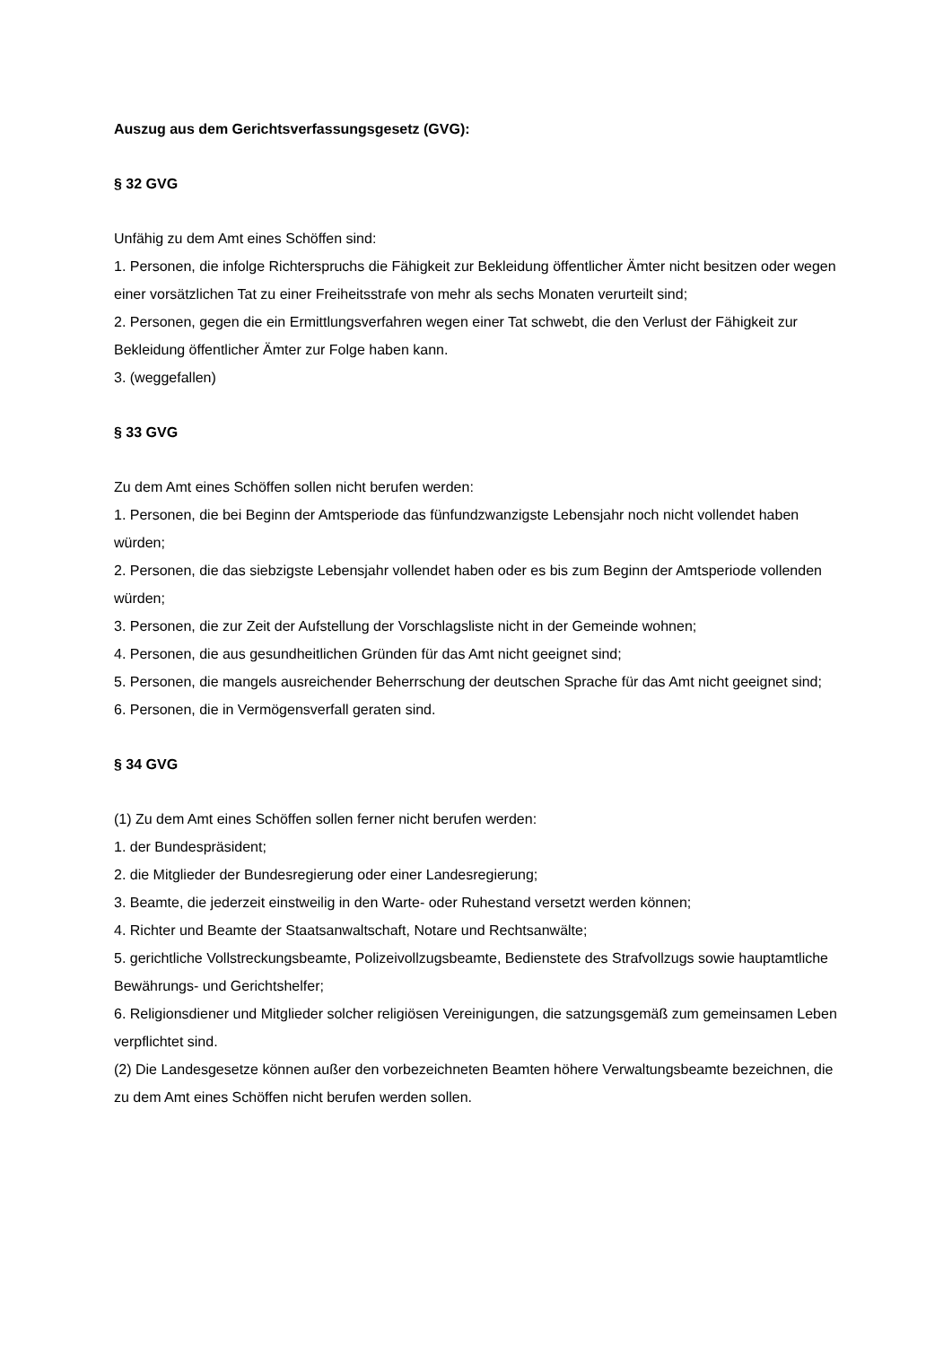Auszug aus dem Gerichtsverfassungsgesetz (GVG):
§ 32 GVG
Unfähig zu dem Amt eines Schöffen sind:
1. Personen, die infolge Richterspruchs die Fähigkeit zur Bekleidung öffentlicher Ämter nicht besitzen oder wegen einer vorsätzlichen Tat zu einer Freiheitsstrafe von mehr als sechs Monaten verurteilt sind;
2. Personen, gegen die ein Ermittlungsverfahren wegen einer Tat schwebt, die den Verlust der Fähigkeit zur Bekleidung öffentlicher Ämter zur Folge haben kann.
3. (weggefallen)
§ 33 GVG
Zu dem Amt eines Schöffen sollen nicht berufen werden:
1. Personen, die bei Beginn der Amtsperiode das fünfundzwanzigste Lebensjahr noch nicht vollendet haben würden;
2. Personen, die das siebzigste Lebensjahr vollendet haben oder es bis zum Beginn der Amtsperiode vollenden würden;
3. Personen, die zur Zeit der Aufstellung der Vorschlagsliste nicht in der Gemeinde wohnen;
4. Personen, die aus gesundheitlichen Gründen für das Amt nicht geeignet sind;
5. Personen, die mangels ausreichender Beherrschung der deutschen Sprache für das Amt nicht geeignet sind;
6. Personen, die in Vermögensverfall geraten sind.
§ 34 GVG
(1) Zu dem Amt eines Schöffen sollen ferner nicht berufen werden:
1. der Bundespräsident;
2. die Mitglieder der Bundesregierung oder einer Landesregierung;
3. Beamte, die jederzeit einstweilig in den Warte- oder Ruhestand versetzt werden können;
4. Richter und Beamte der Staatsanwaltschaft, Notare und Rechtsanwälte;
5. gerichtliche Vollstreckungsbeamte, Polizeivollzugsbeamte, Bedienstete des Strafvollzugs sowie hauptamtliche Bewährungs- und Gerichtshelfer;
6. Religionsdiener und Mitglieder solcher religiösen Vereinigungen, die satzungsgemäß zum gemeinsamen Leben verpflichtet sind.
(2) Die Landesgesetze können außer den vorbezeichneten Beamten höhere Verwaltungsbeamte bezeichnen, die zu dem Amt eines Schöffen nicht berufen werden sollen.